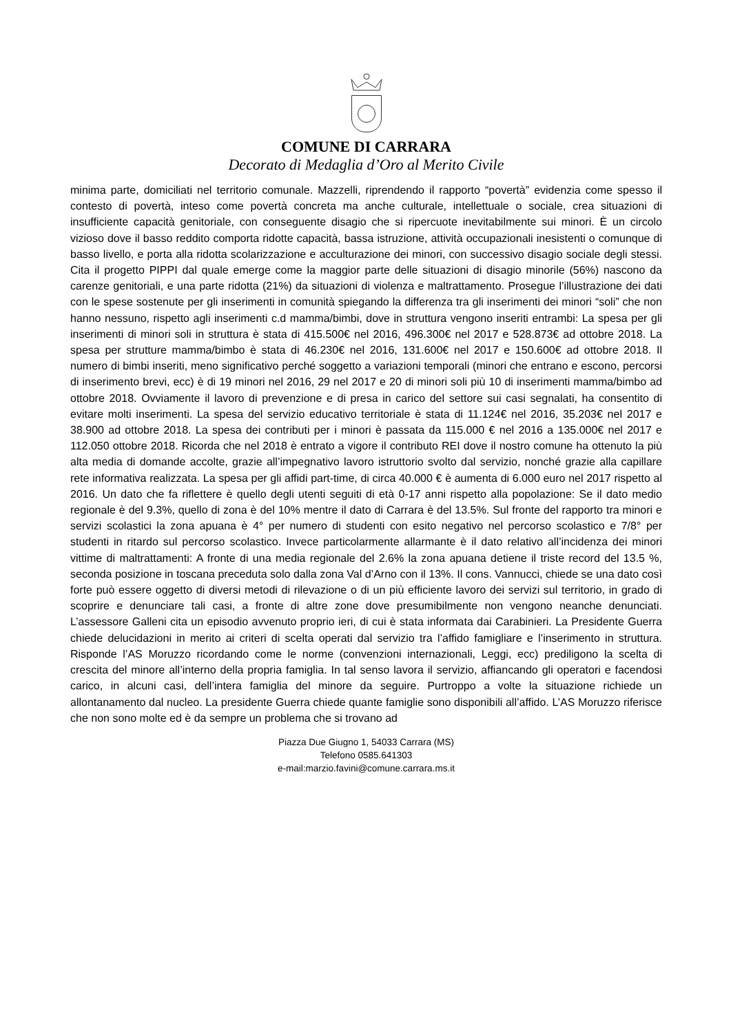COMUNE DI CARRARA
Decorato di Medaglia d’Oro al Merito Civile
minima parte, domiciliati nel territorio comunale. Mazzelli, riprendendo il rapporto “povertà” evidenzia come spesso il contesto di povertà, inteso come povertà concreta ma anche culturale, intellettuale o sociale, crea situazioni di insufficiente capacità genitoriale, con conseguente disagio che si ripercuote inevitabilmente sui minori. È un circolo vizioso dove il basso reddito comporta ridotte capacità, bassa istruzione, attività occupazionali inesistenti o comunque di basso livello, e porta alla ridotta scolarizzazione e acculturazione dei minori, con successivo disagio sociale degli stessi. Cita il progetto PIPPI dal quale emerge come la maggior parte delle situazioni di disagio minorile (56%) nascono da carenze genitoriali, e una parte ridotta (21%) da situazioni di violenza e maltrattamento. Prosegue l’illustrazione dei dati con le spese sostenute per gli inserimenti in comunità spiegando la differenza tra gli inserimenti dei minori “soli” che non hanno nessuno, rispetto agli inserimenti c.d mamma/bimbi, dove in struttura vengono inseriti entrambi: La spesa per gli inserimenti di minori soli in struttura è stata di 415.500€ nel 2016, 496.300€ nel 2017 e 528.873€ ad ottobre 2018. La spesa per strutture mamma/bimbo è stata di 46.230€ nel 2016, 131.600€ nel 2017 e 150.600€ ad ottobre 2018. Il numero di bimbi inseriti, meno significativo perché soggetto a variazioni temporali (minori che entrano e escono, percorsi di inserimento brevi, ecc) è di 19 minori nel 2016, 29 nel 2017 e 20 di minori soli più 10 di inserimenti mamma/bimbo ad ottobre 2018. Ovviamente il lavoro di prevenzione e di presa in carico del settore sui casi segnalati, ha consentito di evitare molti inserimenti. La spesa del servizio educativo territoriale è stata di 11.124€ nel 2016, 35.203€ nel 2017 e 38.900 ad ottobre 2018. La spesa dei contributi per i minori è passata da 115.000 € nel 2016 a 135.000€ nel 2017 e 112.050 ottobre 2018. Ricorda che nel 2018 è entrato a vigore il contributo REI dove il nostro comune ha ottenuto la più alta media di domande accolte, grazie all’impegnativo lavoro istruttorio svolto dal servizio, nonché grazie alla capillare rete informativa realizzata. La spesa per gli affidi part-time, di circa 40.000 € è aumenta di 6.000 euro nel 2017 rispetto al 2016. Un dato che fa riflettere è quello degli utenti seguiti di età 0-17 anni rispetto alla popolazione: Se il dato medio regionale è del 9.3%, quello di zona è del 10% mentre il dato di Carrara è del 13.5%. Sul fronte del rapporto tra minori e servizi scolastici la zona apuana è 4° per numero di studenti con esito negativo nel percorso scolastico e 7/8° per studenti in ritardo sul percorso scolastico. Invece particolarmente allarmante è il dato relativo all’incidenza dei minori vittime di maltrattamenti: A fronte di una media regionale del 2.6% la zona apuana detiene il triste record del 13.5 %, seconda posizione in toscana preceduta solo dalla zona Val d’Arno con il 13%. Il cons. Vannucci, chiede se una dato così forte può essere oggetto di diversi metodi di rilevazione o di un più efficiente lavoro dei servizi sul territorio, in grado di scoprire e denunciare tali casi, a fronte di altre zone dove presumibilmente non vengono neanche denunciati. L’assessore Galleni cita un episodio avvenuto proprio ieri, di cui è stata informata dai Carabinieri. La Presidente Guerra chiede delucidazioni in merito ai criteri di scelta operati dal servizio tra l’affido famigliare e l’inserimento in struttura. Risponde l’AS Moruzzo ricordando come le norme (convenzioni internazionali, Leggi, ecc) prediligono la scelta di crescita del minore all’interno della propria famiglia. In tal senso lavora il servizio, affiancando gli operatori e facendosi carico, in alcuni casi, dell’intera famiglia del minore da seguire. Purtroppo a volte la situazione richiede un allontanamento dal nucleo. La presidente Guerra chiede quante famiglie sono disponibili all’affido. L’AS Moruzzo riferisce che non sono molte ed è da sempre un problema che si trovano ad
Piazza Due Giugno 1, 54033 Carrara (MS)
Telefono 0585.641303
e-mail:marzio.favini@comune.carrara.ms.it